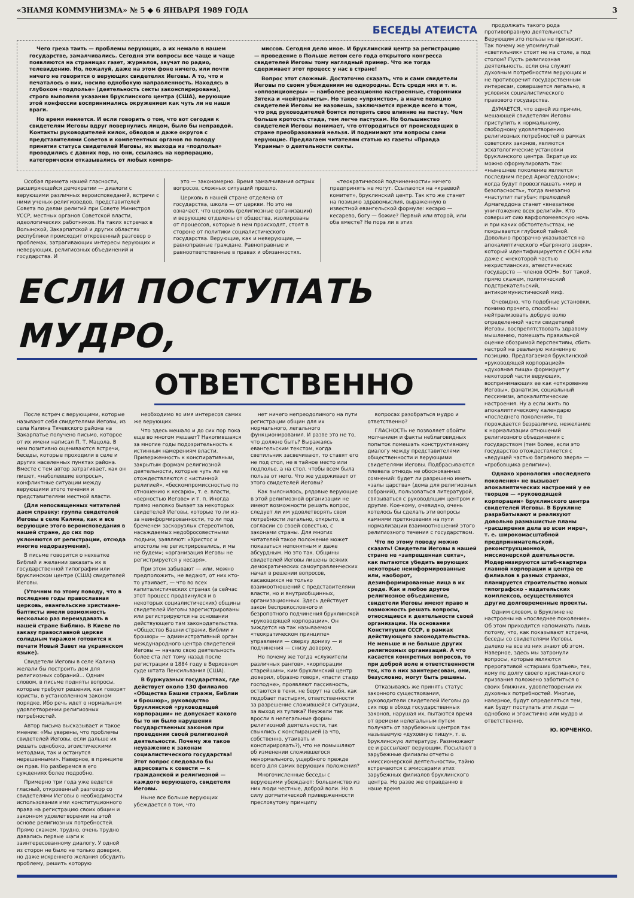«ЗНАМЯ КОММУНИЗМА» № 5 ◆ 6 ЯНВАРЯ 1989 ГОДА 3
БЕСЕДЫ АТЕИСТА
Чего греха таить — проблемы верующих, а их немало в нашем государстве, замалчивались. Сегодня эти вопросы все чаще и чаще появляются на страницах газет, журналов, звучат по радио, телевидению. Но, пожалуй, даже на этом фоне ничего, или почти ничего не говорится о верующих свидетелях Иеговы. А то, что и печаталось о них, носило однобокую направленность. Находясь в глубоком «подполье» (деятельность секты законспирирована), строго выполняя указания бруклинского центра (США), верующие этой конфессии воспринимались окружением как чуть ли не наши враги.
Но время меняется. И если говорить о том, что вот сегодня к свидетелям Иеговы вдруг повернулись лицом, было бы неправдой. Контакты руководителей килок, обводов и даже округов с представителями Советов и компетентных органов по поводу принятия статуса свидетелей Иеговы, их выхода из «подполья» проводились с давних пор, но они, ссылаясь на корпорацию, категорически отказывались от любых компро-
миссов. Сегодня дело иное. И бруклинский центр за регистрацию — проведение в Польше летом сего года открытого конгресса свидетелей Иеговы тому наглядный пример. Что же тогда сдерживает этот процесс у нас в стране!
Вопрос этот сложный. Достаточно сказать, что и сами свидетели Иеговы по своим убеждениям не однородны. Есть среди них и т. н. «оппозиционеры» — наиболее реакционно настроенные, сторонники Зятека и «нейтралисты». Но такое «упрямство», а иначе позицию свидетелей Иеговы не назовешь, заключается прежде всего в том, что ряд руководителей боится потерять свое влияние на паству. Чем больше кротость стада, тем легче пастухам. Но большинство свидетелей Иеговы понимает, что отгородиться от происходящих в стране преобразований нельзя. И поднимают эти вопросы сами верующие. Предлагаем читателям статью из газеты «Правда Украины» о деятельности секты.
Особая примета нашей гласности, расширяющейся демократии — диалоги с верующими различных вероисповеданий, встречи с ними ученых-религиоведов, представителей Совета по делам религий при Совете Министров УССР, местных органов Советской власти, идеологических работников. На таких встречах в Волынской, Закарпатской и других областях республики происходит откровенный разговор о проблемах, затрагивающих интересы верующих и неверующих, религиозных объединений и государства. И
это — закономерно. Время замалчивания острых вопросов, сложных ситуаций прошло.
Церковь в нашей стране отделена от государства, школа — от церкви. Но это не означает, что церковь (религиозные организации) и верующие отделены от общества, изолированы от процессов, которые в нем происходят, стоят в стороне от политики социалистического государства. Верующие, как и неверующие, — равноправные граждане. Равноправные и равноответственные в правах и обязанностях.
«теократической подчиненности» ничего предпринять не могут. Ссылаются на «краевой комитет», бруклинский центр. Так кто же станет на позицию здравомыслия, выраженную в известной евангельской формуле: кесарю — кесарево, богу — божие? Первый или второй, или оба вместе? Не пора ли в этих
ЕСЛИ ПОСТУПАТЬ МУДРО,
ОТВЕТСТВЕННО
После встреч с верующими, которые называют себя свидетелями Иеговы, из села Калина Тячевского района на Закарпатье получено письмо, которое от их имени написал П. Т. Мацола. В нем позитивно оцениваются встречи, беседы, которые проходили в селе и других населенных пунктах района. Вместе с тем автор затрагивает, как он пишет, «наболевшие вопросы», конфликтные ситуации между верующими этого течения и представителями местной власти.
(Для непосвященных читателей даем справку: группа свидетелей Иеговы в селе Калина, как и все верующие этого вероисповедания в нашей стране, до сих пор уклоняются от регистрации, отсюда многие недоразумения).
В письме говорится о нехватке Библий и желании заказать их в государственной типографии или бруклинском центре (США) свидетелей Иеговы.
(Уточним по этому поводу, что в последние годы православная церковь, евангельские христиане-баптисты имели возможность несколько раз переиздавать в нашей стране Библию. В Киеве по заказу православной церкви солидным тиражом готовится к печати Новый Завет на украинском языке).
Свидетели Иеговы в селе Калина желали бы построить дом для религиозных собраний... Одним словом, в письме подняты вопросы, которые требуют решения, как говорят юристы, в установленном законом порядке. Ибо речь идет о нормальном удовлетворении религиозных потребностей.
Автор письма высказывает и такое мнение: «Мы уверены, что проблемы свидетелей Иеговы, если дальше их решать однобоко, эгоистическими методами, так и останутся нерешенными». Наверное, в принципе он прав. Но разберемся в его суждениях более подробно.
Примерно три года уже ведется гласный, откровенный разговор со свидетелями Иеговы о необходимости использования ими конституционного права на регистрацию своих общин и законном удовлетворении на этой основе религиозных потребностей. Прямо скажем, трудно, очень трудно давались первые шаги к заинтересованному диалогу. У одной из сторон не было не только доверия, но даже искреннего желания обсудить проблему, решить которую
необходимо во имя интересов самих же верующих.
Что здесь мешало и до сих пор пока еще во многом мешает? Накопившаяся за многие годы подозрительность к истинным намерениям власти. Приверженность к конспиративным, закрытым формам религиозной деятельности, которые чуть ли не отождествляются с «истинной религией», «бескомпромиссностью по отношению к кесарю», т. е. власти, «верностью Иегове» и т. п. Иногда прямо неловко бывает за некоторых свидетелей Иеговы, которые то ли из-за неинформированности, то ли под бременем заскорузлых стереотипов, насаждаемых недобросовестными людьми, заявляют: «Христос и апостолы не регистрировались, и мы не будем»; «организация Иеговы не регистрируется у кесаря».
При этом забывают — или, можно предположить, не ведают, от них кто-то утаивает, — что во всех капиталистических странах (а сейчас этот процесс продвинулся и в некоторых социалистических) общины свидетелей Иеговы зарегистрированы или регистрируются на основании действующего там законодательства. «Общество Башни стражи, Библии и брошюр» — административный орган международного центра свидетелей Иеговы — начало свою деятельность более ста лет тому назад после регистрации в 1884 году в Верховном суде штата Пенсильвания (США).
В буржуазных государствах, где действует около 130 филиалов «Общества Башни стражи, Библии и брошюр», руководство бруклинской «руководящей корпорации» не допускает какого бы то ни было нарушения государственных законов при проведении своей религиозной деятельности. Почему же такое неуважение к законам социалистического государства! Этот вопрос следовало бы адресовать к совести — к гражданской и религиозной — каждого верующего, свидетеля Иеговы.
Ныне все больше верующих убеждается в том, что
нет ничего непреодолимого на пути регистрации общин для их нормального, легального функционирования. И разве это не то, что должно быть? Выражаясь евангельским текстом, когда светильник засвечивают, то ставят его не под стол, не в тайное место или подполье, а на стол, чтобы всем была польза от него. Что же удерживает от этого свидетелей Иеговы?
Как выяснилось, рядовые верующие в этой религиозной организации не имеют возможности решать вопрос, следует ли им удовлетворять свои потребности легально, открыто, в согласии со своей совестью, с законами страны. Для многих читателей такое положение может показаться непонятным и даже абсурдным. Но это так. Общины свидетелей Иеговы лишены всяких демократических самоуправленческих начал в решении вопросов, касающихся не только взаимоотношений с представителями власти, но и внутриобщинных, организационных. Здесь действует закон беспрекословного и безропотного подчинения бруклинской «руководящей корпорации». Он зиждется на так называемом «теократическом принципе» управления — сверху донизу — и подчинения — снизу доверху.
Но почему же тогда «служители различных рангов», «корпорации старейшин», ким бруклинский центр доверил, образно говоря, «пасти стадо господне», проявляют пассивность, остаются в тени, не берут на себя, как подобает пастырям, ответственности за разрешение сложившейся ситуации, за выход из тупика? Неужели так вросли в нелегальные формы религиозной деятельности, так свыклись с конспирацией (а что, собственно, утаивать и конспирировать?), что не помышляют об изменении сложившегося ненормального, ущербного прежде всего для самих верующих положения?
Многочисленные беседы с верующими убеждают: большинство из них люди честные, доброй воли. Но в силу догматической приверженности пресловутому принципу
вопросах разобраться мудро и ответственно?
ГЛАСНОСТЬ не позволяет обойти молчанием и факты неблаговидных попыток помешать конструктивному диалогу между представителями общественности и верующими свидетелями Иеговы. Подбрасываются плевела отнюдь не обоснованных сомнений: будет ли разрешено иметь «залы царства» (дома для религиозных собраний), пользоваться литературой, связываться с руководящим центром и другие. Кое-кому, очевидно, очень хотелось бы сделать эти вопросы камнями преткновения на пути нормализации взаимоотношений этого религиозного течения с государством.
Что по этому поводу можно сказать! Свидетели Иеговы в нашей стране не «запрещенная секта», как пытаются убедить верующих некоторые неинформированные или, наоборот, дезинформированные лица в их среде. Как и любое другое религиозное объединение, свидетели Иеговы имеют право и возможность решать вопросы, относящиеся к деятельности своей организации. На основании Конституции СССР, в рамках действующего законодательства. Не меньше и не больше других религиозных организаций. А что касается конкретных вопросов, то при доброй воле и ответственности тех, кто в них заинтересован, они, безусловно, могут быть решены.
Отказываясь же принять статус законного существования, руководители свидетелей Иеговы до сих пор в обход государственных законов, нарушая их, пытаются время от времени нелегальным путем получать от зарубежных центров так называемую «духовную пищу», т. е. бруклинскую литературу. Размножают ее и рассылают верующим. Посылают в зарубежные филиалы отчеты о «миссионерской деятельности», тайно встречаются с эмиссарами этих зарубежных филиалов бруклинского центра. Но разве же оправданно в наше время
продолжать такого рода противоправную деятельность? Верующим это пользы не приносит. Так почему же упомянутый «светильник» стоит не на столе, а под столом? Пусть религиозная деятельность, если она служит духовным потребностям верующих и не противоречит государственным интересам, совершается легально, в условиях социалистического правового государства.
ДУМАЕТСЯ, что одной из причин, мешающей свидетелям Иеговы приступить к нормальному, свободному удовлетворению религиозных потребностей в рамках советских законов, являются эсхатологические установки бруклинского центра. Вкратце их можно сформулировать так: «нынешнее поколение является последним перед Армагеддоном»; когда будут провозглашать «мир и безопасность», тогда внезапно «наступит пагуба»; прелюдией Армагеддона станет «внезапное уничтожение всех религий». Кто совершит сию варфоломеевскую ночь и при каких обстоятельствах, не покрывается глубокой тайной. Довольно прозрачно указывается на апокалиптического «багряного зверя», который идентифицируется с ООН или даже с «некоторой частью нехристианских, атеистических государств — членов ООН». Вот такой, прямо скажем, политический подстрекательский, антикоммунистический миф.
Очевидно, что подобные установки, помимо прочего, способны нейтрализовать добрую волю определенной части свидетелей Иеговы, воспрепятствовать здравому мышлению, помешать правильной оценке обозримой перспективы, сбить настрой на реальную жизненную позицию. Предлагаемая бруклинской «руководящей корпорацией» «духовная пища» формирует у некоторой части верующих, воспринимающих ее как «откровение Иеговы», фанатизм, социальный пессимизм, апокалиптические настроения. Ну а если жить по апокалиптическому календарю «последнего поколения», то порождается безразличие, нежелание к нормализации отношений религиозного объединения с государством (тем более, если это государство отождествляется с «ведущей частью багряного зверя» — «гробовщика религии»).
Однако хронология «последнего поколения» не вызывает апокалиптических настроений у ее творцов — «руководящей корпорации» бруклинского центра свидетелей Иеговы. В Бруклине разрабатывают и реализуют довольно размашистые планы «расширения дела во всем мире», т. е. широкомасштабной предпринимательской, реконструкционной, миссионерской деятельности. Модернизируются штаб-квартира главной корпорации и центра ее филиалов в разных странах, планируется строительство новых типографско - издательских комплексов, осуществляются другие долговременные проекты.
Одним словом, в Бруклине не настроены на «последнее поколение». Об этом приходится напоминать лишь потому, что, как показывают встречи, беседы со свидетелями Иеговы, далеко на все из них знают об этом. Наверное, здесь мы затронули вопросы, которые являются прерогативой «старших братьев», тех, кому по долгу своего христианского призвания положено заботиться о своих ближних, удовлетворении их духовных потребностей. Многие, наверное, будут определяться тем, как будут поступать эти люди — однобоко и эгоистично или мудро и ответственно.
Ю. ЮРЧЕНКО.